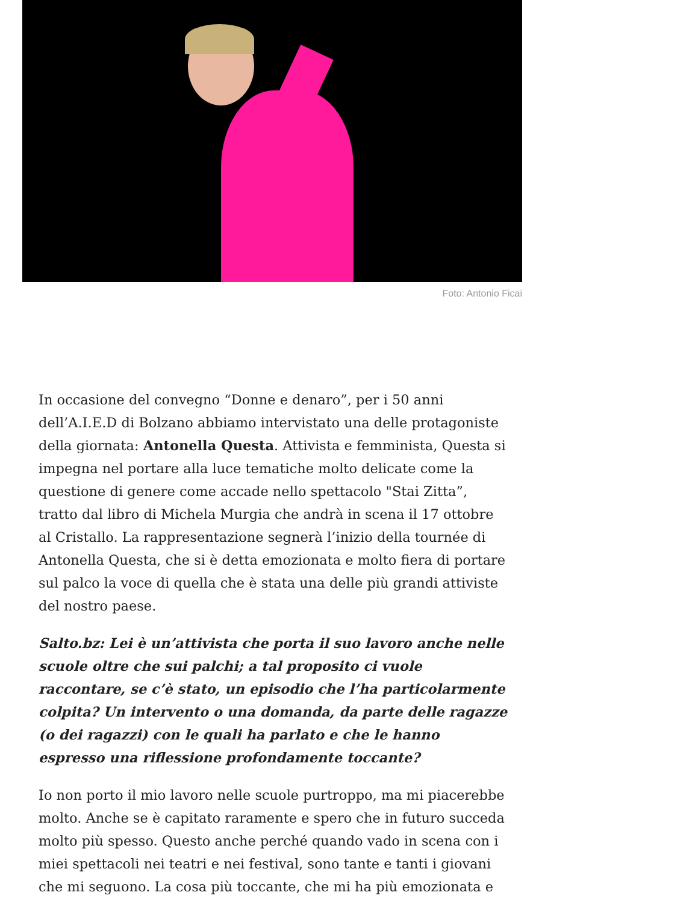Foto: Antonio Ficai
In occasione del convegno “Donne e denaro”, per i 50 anni dell’A.I.E.D di Bolzano abbiamo intervistato una delle protagoniste della giornata: Antonella Questa. Attivista e femminista, Questa si impegna nel portare alla luce tematiche molto delicate come la questione di genere come accade nello spettacolo "Stai Zitta”, tratto dal libro di Michela Murgia che andrà in scena il 17 ottobre al Cristallo. La rappresentazione segnerà l’inizio della tournée di Antonella Questa, che si è detta emozionata e molto fiera di portare sul palco la voce di quella che è stata una delle più grandi attiviste del nostro paese.
Salto.bz: Lei è un’attivista che porta il suo lavoro anche nelle scuole oltre che sui palchi; a tal proposito ci vuole raccontare, se c’è stato, un episodio che l’ha particolarmente colpita? Un intervento o una domanda, da parte delle ragazze (o dei ragazzi) con le quali ha parlato e che le hanno espresso una riflessione profondamente toccante?
Io non porto il mio lavoro nelle scuole purtroppo, ma mi piacerebbe molto. Anche se è capitato raramente e spero che in futuro succeda molto più spesso. Questo anche perché quando vado in scena con i miei spettacoli nei teatri e nei festival, sono tante e tanti i giovani che mi seguono. La cosa più toccante, che mi ha più emozionata e